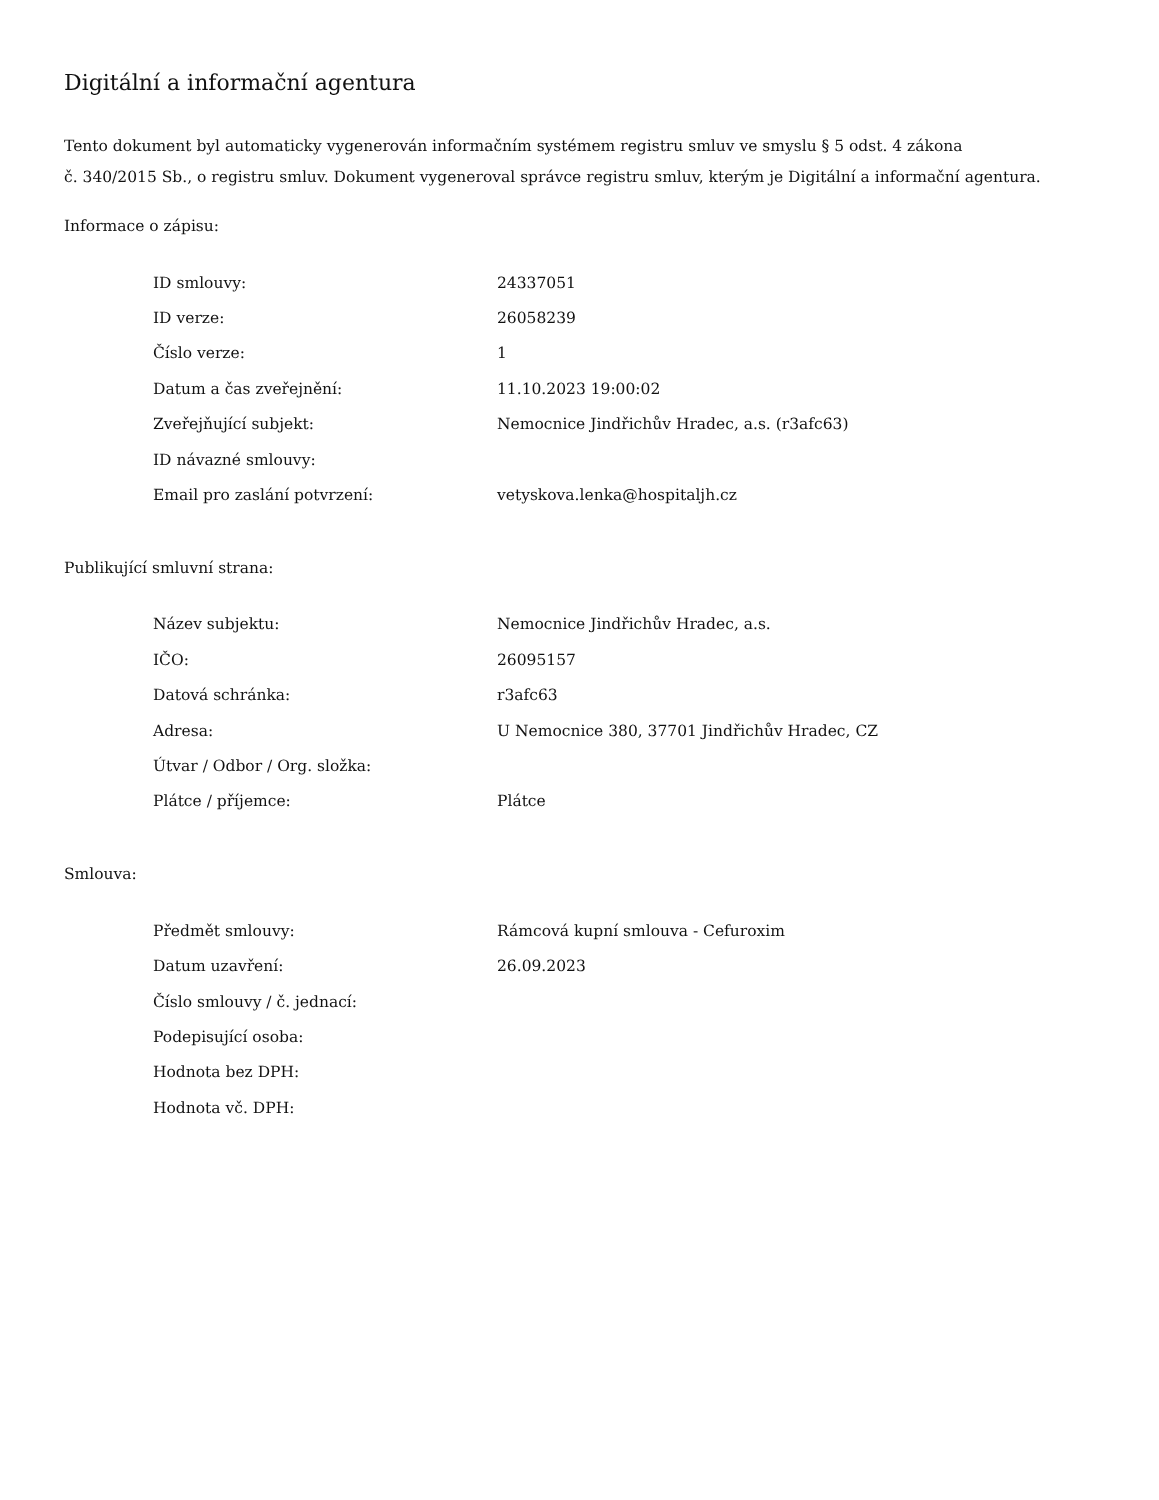Digitální a informační agentura
Tento dokument byl automaticky vygenerován informačním systémem registru smluv ve smyslu § 5 odst. 4 zákona
č. 340/2015 Sb., o registru smluv. Dokument vygeneroval správce registru smluv, kterým je Digitální a informační agentura.
Informace o zápisu:
| ID smlouvy: | 24337051 |
| ID verze: | 26058239 |
| Číslo verze: | 1 |
| Datum a čas zveřejnění: | 11.10.2023 19:00:02 |
| Zveřejňující subjekt: | Nemocnice Jindřichův Hradec, a.s. (r3afc63) |
| ID návazné smlouvy: | |
| Email pro zaslání potvrzení: | vetyskova.lenka@hospitaljh.cz |
Publikující smluvní strana:
| Název subjektu: | Nemocnice Jindřichův Hradec, a.s. |
| IČO: | 26095157 |
| Datová schránka: | r3afc63 |
| Adresa: | U Nemocnice 380, 37701 Jindřichův Hradec, CZ |
| Útvar / Odbor / Org. složka: | |
| Plátce / příjemce: | Plátce |
Smlouva:
| Předmět smlouvy: | Rámcová kupní smlouva - Cefuroxim |
| Datum uzavření: | 26.09.2023 |
| Číslo smlouvy / č. jednací: | |
| Podepisující osoba: | |
| Hodnota bez DPH: | |
| Hodnota vč. DPH: | |